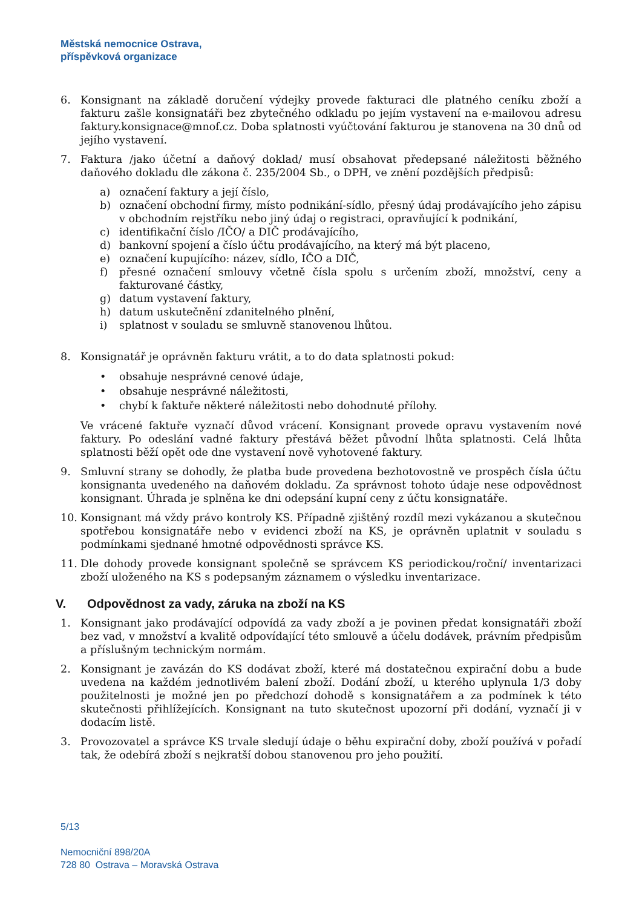Městská nemocnice Ostrava,
příspěvková organizace
6. Konsignant na základě doručení výdejky provede fakturaci dle platného ceníku zboží a fakturu zašle konsignatáři bez zbytečného odkladu po jejím vystavení na e-mailovou adresu faktury.konsignace@mnof.cz. Doba splatnosti vyúčtování fakturou je stanovena na 30 dnů od jejího vystavení.
7. Faktura /jako účetní a daňový doklad/ musí obsahovat předepsané náležitosti běžného daňového dokladu dle zákona č. 235/2004 Sb., o DPH, ve znění pozdějších předpisů:
a) označení faktury a její číslo,
b) označení obchodní firmy, místo podnikání-sídlo, přesný údaj prodávajícího jeho zápisu v obchodním rejstříku nebo jiný údaj o registraci, opravňující k podnikání,
c) identifikační číslo /IČO/ a DIČ prodávajícího,
d) bankovní spojení a číslo účtu prodávajícího, na který má být placeno,
e) označení kupujícího: název, sídlo, IČO a DIČ,
f) přesné označení smlouvy včetně čísla spolu s určením zboží, množství, ceny a fakturované částky,
g) datum vystavení faktury,
h) datum uskutečnění zdanitelného plnění,
i) splatnost v souladu se smluvně stanovenou lhůtou.
8. Konsignatář je oprávněn fakturu vrátit, a to do data splatnosti pokud:
• obsahuje nesprávné cenové údaje,
• obsahuje nesprávné náležitosti,
• chybí k faktuře některé náležitosti nebo dohodnuté přílohy.
Ve vrácené faktuře vyznačí důvod vrácení. Konsignant provede opravu vystavením nové faktury. Po odeslání vadné faktury přestává běžet původní lhůta splatnosti. Celá lhůta splatnosti běží opět ode dne vystavení nově vyhotovené faktury.
9. Smluvní strany se dohodly, že platba bude provedena bezhotovostně ve prospěch čísla účtu konsignanta uvedeného na daňovém dokladu. Za správnost tohoto údaje nese odpovědnost konsignant. Úhrada je splněna ke dni odepsání kupní ceny z účtu konsignatáře.
10. Konsignant má vždy právo kontroly KS. Případně zjištěný rozdíl mezi vykázanou a skutečnou spotřebou konsignatáře nebo v evidenci zboží na KS, je oprávněn uplatnit v souladu s podmínkami sjednané hmotné odpovědnosti správce KS.
11. Dle dohody provede konsignant společně se správcem KS periodickou/roční/ inventarizaci zboží uloženého na KS s podepsaným záznamem o výsledku inventarizace.
V. Odpovědnost za vady, záruka na zboží na KS
1. Konsignant jako prodávající odpovídá za vady zboží a je povinen předat konsignatáři zboží bez vad, v množství a kvalitě odpovídající této smlouvě a účelu dodávek, právním předpisům a příslušným technickým normám.
2. Konsignant je zavázán do KS dodávat zboží, které má dostatečnou expirační dobu a bude uvedena na každém jednotlivém balení zboží. Dodání zboží, u kterého uplynula 1/3 doby použitelnosti je možné jen po předchozí dohodě s konsignatářem a za podmínek k této skutečnosti přihlížejících. Konsignant na tuto skutečnost upozorní při dodání, vyznačí ji v dodacím listě.
3. Provozovatel a správce KS trvale sledují údaje o běhu expirační doby, zboží používá v pořadí tak, že odebírá zboží s nejkratší dobou stanovenou pro jeho použití.
5/13
Nemocniční 898/20A
728 80 Ostrava – Moravská Ostrava